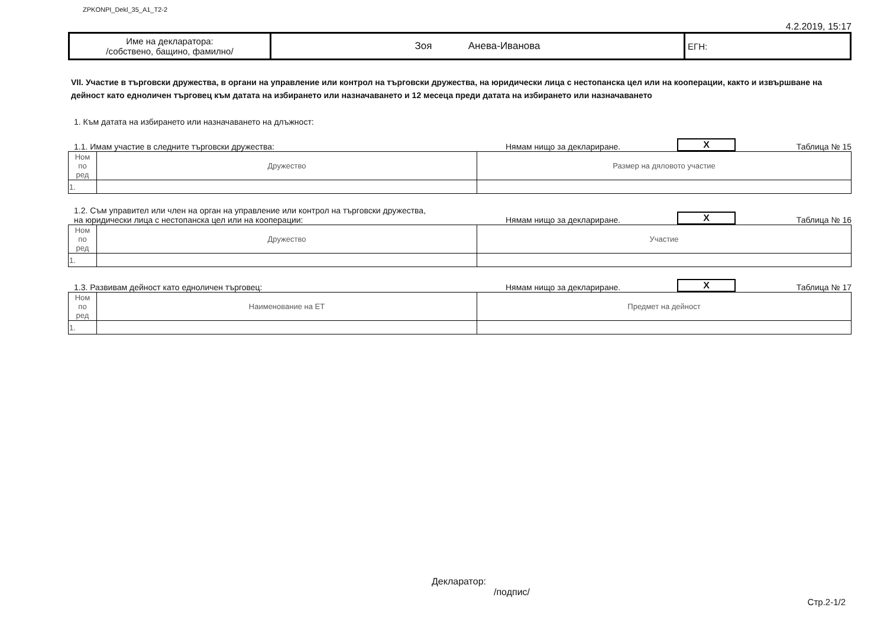ZPKONPI_Dekl_35_A1_T2-2
4.2.2019, 15:17
| Име на декларатора: /собствено, бащино, фамилно/ | Зоя Анева-Иванова | ЕГН: |
VII. Участие в търговски дружества, в органи на управление или контрол на търговски дружества, на юридически лица с нестопанска цел или на кооперации, както и извършване на дейност като едноличен търговец към датата на избирането или назначаването и 12 месеца преди датата на избирането или назначаването
1. Към датата на избирането или назначаването на длъжност:
1.1. Имам участие в следните търговски дружества:
Нямам нищо за деклариране.
X
Таблица № 15
| Ном по ред | Дружество | Размер на дяловото участие |
| 1. | | |
1.2. Съм управител или член на орган на управление или контрол на търговски дружества,
на юридически лица с нестопанска цел или на кооперации:
Нямам нищо за деклариране.
X
Таблица № 16
| Ном по ред | Дружество | Участие |
| 1. | | |
1.3. Развивам дейност като едноличен търговец:
Нямам нищо за деклариране.
X
Таблица № 17
| Ном по ред | Наименование на ЕТ | Предмет на дейност |
| 1. | | |
Декларатор:
/подпис/
Стр.2-1/2